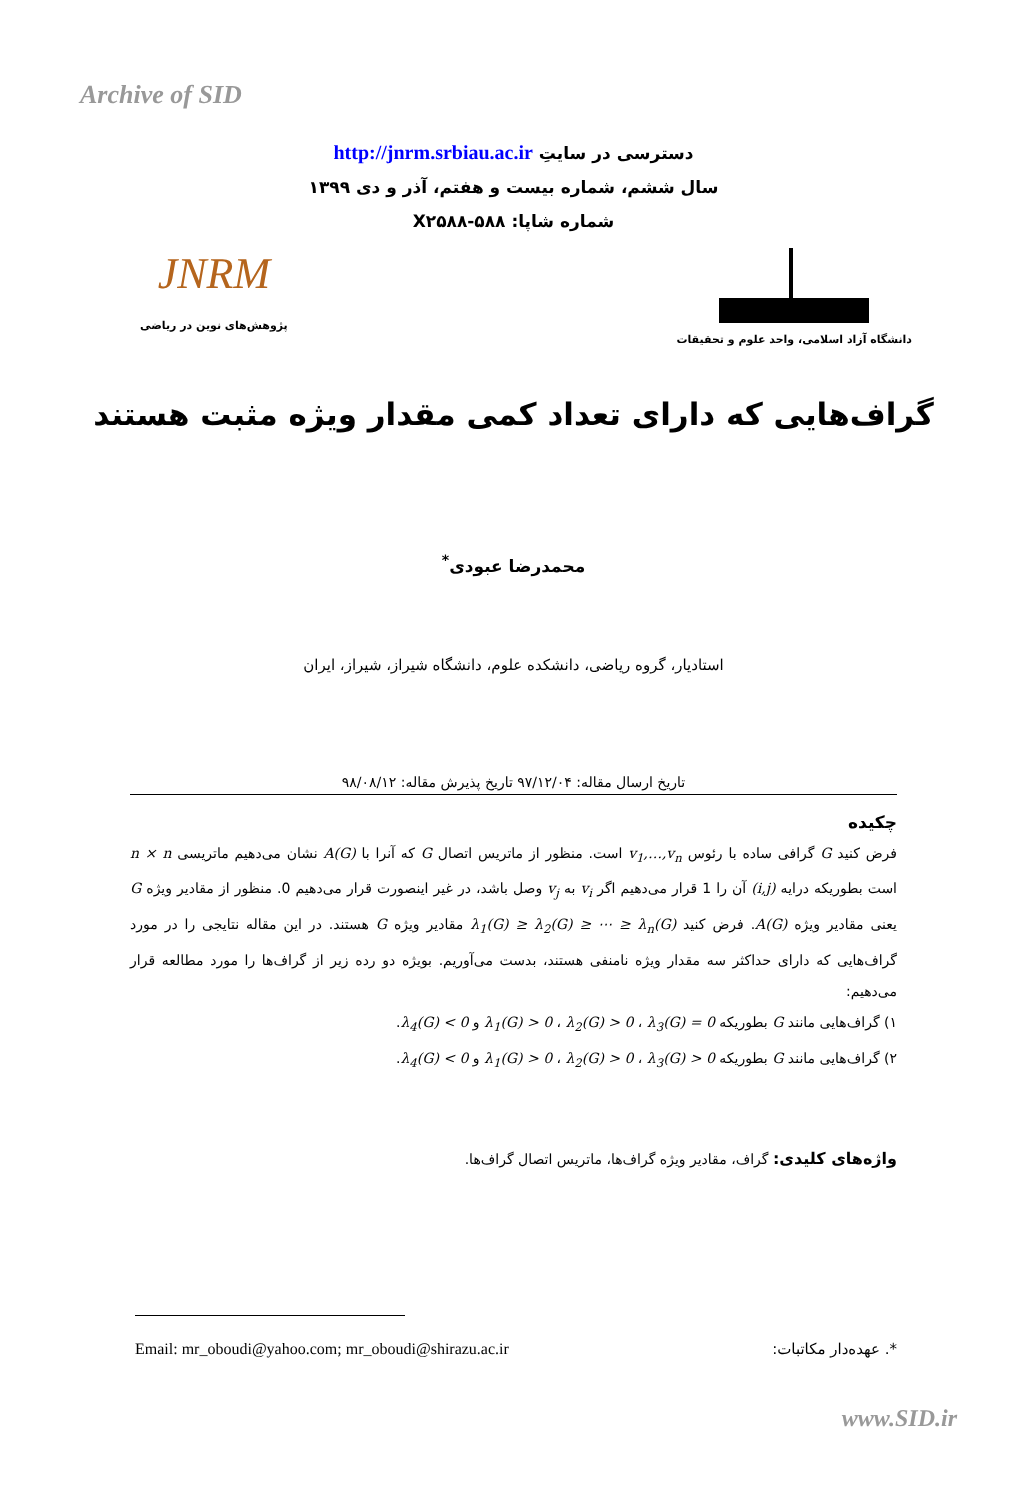Archive of SID
دسترسی در سایتِ http://jnrm.srbiau.ac.ir
سال ششم، شماره بیست و هفتم، آذر و دی ۱۳۹۹
شماره شاپا: X۲۵۸۸-۵۸۸
JNRM
پژوهش‌های نوین در ریاضی
دانشگاه آزاد اسلامی، واحد علوم و تحقیقات
گراف‌هایی که دارای تعداد کمی مقدار ویژه مثبت هستند
محمدرضا عبودی<sup>*</sup>
استادیار، گروه ریاضی، دانشکده علوم، دانشگاه شیراز، شیراز، ایران
تاریخ ارسال مقاله: ۹۷/۱۲/۰۴ تاریخ پذیرش مقاله: ۹۸/۰۸/۱۲
چکیده
فرض کنید G گرافی ساده با رئوس v<sub>1</sub>,…,v<sub>n</sub> است. منظور از ماتریس اتصال G که آنرا با A(G) نشان می‌دهیم ماتریسی n × n است بطوریکه درایه (i,j) آن را 1 قرار می‌دهیم اگر v<sub>i</sub> به v<sub>j</sub> وصل باشد، در غیر اینصورت قرار می‌دهیم 0. منظور از مقادیر ویژه G یعنی مقادیر ویژه A(G). فرض کنید λ<sub>1</sub>(G) ≥ λ<sub>2</sub>(G) ≥ ⋯ ≥ λ<sub>n</sub>(G) مقادیر ویژه G هستند. در این مقاله نتایجی را در مورد گراف‌هایی که دارای حداکثر سه مقدار ویژه نامنفی هستند، بدست می‌آوریم. بویژه دو رده زیر از گراف‌ها را مورد مطالعه قرار می‌دهیم:
۱) گراف‌هایی مانند G بطوریکه λ<sub>1</sub>(G) > 0 ، λ<sub>2</sub>(G) > 0 ، λ<sub>3</sub>(G) = 0 و λ<sub>4</sub>(G) < 0.
۲) گراف‌هایی مانند G بطوریکه λ<sub>1</sub>(G) > 0 ، λ<sub>2</sub>(G) > 0 ، λ<sub>3</sub>(G) > 0 و λ<sub>4</sub>(G) < 0.
واژه‌های کلیدی: گراف، مقادیر ویژه گراف‌ها، ماتریس اتصال گراف‌ها.
Email: mr_oboudi@yahoo.com; mr_oboudi@shirazu.ac.ir *. عهده‌دار مکاتبات:
www.SID.ir